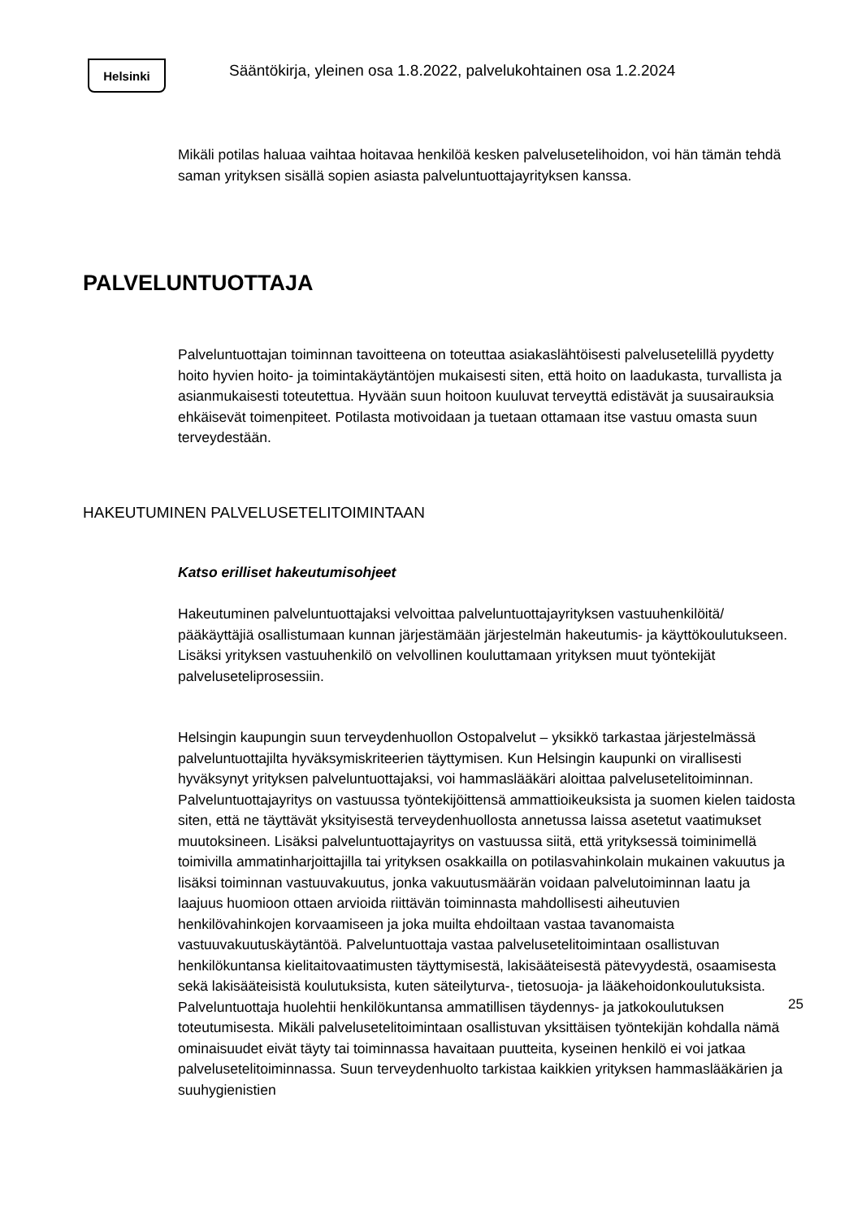Helsinki
Sääntökirja, yleinen osa 1.8.2022, palvelukohtainen osa 1.2.2024
Mikäli potilas haluaa vaihtaa hoitavaa henkilöä kesken palvelusetelihoidon, voi hän tämän tehdä saman yrityksen sisällä sopien asiasta palveluntuottajayrityksen kanssa.
PALVELUNTUOTTAJA
Palveluntuottajan toiminnan tavoitteena on toteuttaa asiakaslähtöisesti palvelusetelillä pyydetty hoito hyvien hoito- ja toimintakäytäntöjen mukaisesti siten, että hoito on laadukasta, turvallista ja asianmukaisesti toteutettua. Hyvään suun hoitoon kuuluvat terveyttä edistävät ja suusairauksia ehkäisevät toimenpiteet. Potilasta motivoidaan ja tuetaan ottamaan itse vastuu omasta suun terveydestään.
HAKEUTUMINEN PALVELUSETELITOIMINTAAN
Katso erilliset hakeutumisohjeet
Hakeutuminen palveluntuottajaksi velvoittaa palveluntuottajayrityksen vastuuhenkilöitä/ pääkäyttäjiä osallistumaan kunnan järjestämään järjestelmän hakeutumis- ja käyttökoulutukseen. Lisäksi yrityksen vastuuhenkilö on velvollinen kouluttamaan yrityksen muut työntekijät palveluseteliprosessiin.
Helsingin kaupungin suun terveydenhuollon Ostopalvelut – yksikkö tarkastaa järjestelmässä palveluntuottajilta hyväksymiskriteerien täyttymisen. Kun Helsingin kaupunki on virallisesti hyväksynyt yrityksen palveluntuottajaksi, voi hammaslääkäri aloittaa palvelusetelitoiminnan. Palveluntuottajayritys on vastuussa työntekijöittensä ammattioikeuksista ja suomen kielen taidosta siten, että ne täyttävät yksityisestä terveydenhuollosta annetussa laissa asetetut vaatimukset muutoksineen. Lisäksi palveluntuottajayritys on vastuussa siitä, että yrityksessä toiminimellä toimivilla ammatinharjoittajilla tai yrityksen osakkailla on potilasvahinkolain mukainen vakuutus ja lisäksi toiminnan vastuuvakuutus, jonka vakuutusmäärän voidaan palvelutoiminnan laatu ja laajuus huomioon ottaen arvioida riittävän toiminnasta mahdollisesti aiheutuvien henkilövahinkojen korvaamiseen ja joka muilta ehdoiltaan vastaa tavanomaista vastuuvakuutuskäytäntöä. Palveluntuottaja vastaa palvelusetelitoimintaan osallistuvan henkilökuntansa kielitaitovaatimusten täyttymisestä, lakisääteisestä pätevyydestä, osaamisesta sekä lakisääteisistä koulutuksista, kuten säteilyturva-, tietosuoja- ja lääkehoidonkoulutuksista. Palveluntuottaja huolehtii henkilökuntansa ammatillisen täydennys- ja jatkokoulutuksen toteutumisesta. Mikäli palvelusetelitoimintaan osallistuvan yksittäisen työntekijän kohdalla nämä ominaisuudet eivät täyty tai toiminnassa havaitaan puutteita, kyseinen henkilö ei voi jatkaa palvelusetelitoiminnassa. Suun terveydenhuolto tarkistaa kaikkien yrityksen hammaslääkärien ja suuhygienistien
25